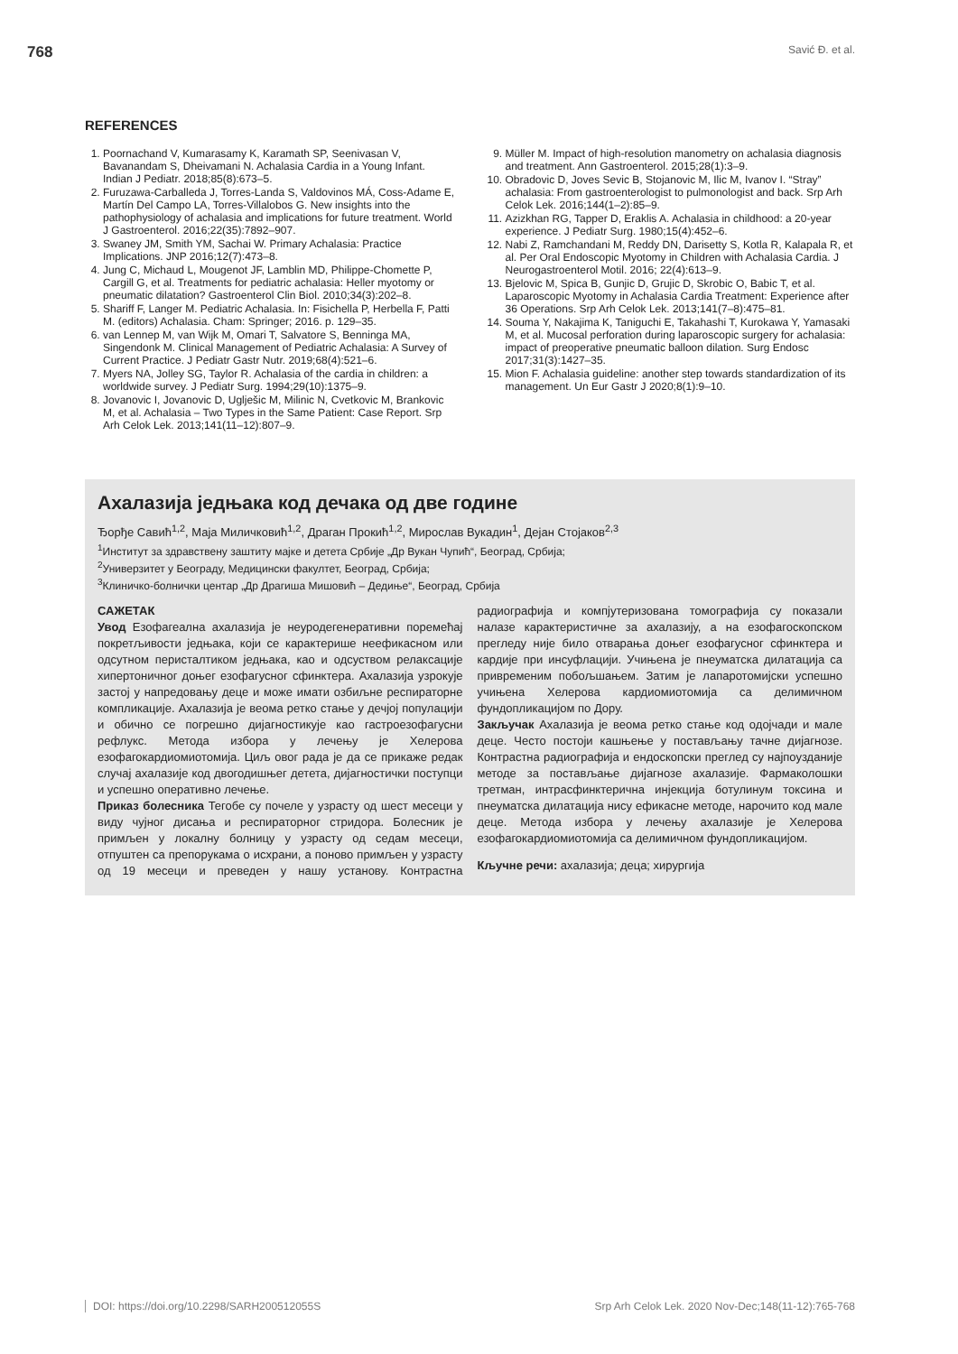768 Savić Đ. et al.
REFERENCES
1. Poornachand V, Kumarasamy K, Karamath SP, Seenivasan V, Bavanandam S, Dheivamani N. Achalasia Cardia in a Young Infant. Indian J Pediatr. 2018;85(8):673–5.
2. Furuzawa-Carballeda J, Torres-Landa S, Valdovinos MÁ, Coss-Adame E, Martín Del Campo LA, Torres-Villalobos G. New insights into the pathophysiology of achalasia and implications for future treatment. World J Gastroenterol. 2016;22(35):7892–907.
3. Swaney JM, Smith YM, Sachai W. Primary Achalasia: Practice Implications. JNP 2016;12(7):473–8.
4. Jung C, Michaud L, Mougenot JF, Lamblin MD, Philippe-Chomette P, Cargill G, et al. Treatments for pediatric achalasia: Heller myotomy or pneumatic dilatation? Gastroenterol Clin Biol. 2010;34(3):202–8.
5. Shariff F, Langer M. Pediatric Achalasia. In: Fisichella P, Herbella F, Patti M. (editors) Achalasia. Cham: Springer; 2016. p. 129–35.
6. van Lennep M, van Wijk M, Omari T, Salvatore S, Benninga MA, Singendonk M. Clinical Management of Pediatric Achalasia: A Survey of Current Practice. J Pediatr Gastr Nutr. 2019;68(4):521–6.
7. Myers NA, Jolley SG, Taylor R. Achalasia of the cardia in children: a worldwide survey. J Pediatr Surg. 1994;29(10):1375–9.
8. Jovanovic I, Jovanovic D, Uglješic M, Milinic N, Cvetkovic M, Brankovic M, et al. Achalasia – Two Types in the Same Patient: Case Report. Srp Arh Celok Lek. 2013;141(11–12):807–9.
9. Müller M. Impact of high-resolution manometry on achalasia diagnosis and treatment. Ann Gastroenterol. 2015;28(1):3–9.
10. Obradovic D, Joves Sevic B, Stojanovic M, Ilic M, Ivanov I. “Stray” achalasia: From gastroenterologist to pulmonologist and back. Srp Arh Celok Lek. 2016;144(1–2):85–9.
11. Azizkhan RG, Tapper D, Eraklis A. Achalasia in childhood: a 20-year experience. J Pediatr Surg. 1980;15(4):452–6.
12. Nabi Z, Ramchandani M, Reddy DN, Darisetty S, Kotla R, Kalapala R, et al. Per Oral Endoscopic Myotomy in Children with Achalasia Cardia. J Neurogastroenterol Motil. 2016; 22(4):613–9.
13. Bjelovic M, Spica B, Gunjic D, Grujic D, Skrobic O, Babic T, et al. Laparoscopic Myotomy in Achalasia Cardia Treatment: Experience after 36 Operations. Srp Arh Celok Lek. 2013;141(7–8):475–81.
14. Souma Y, Nakajima K, Taniguchi E, Takahashi T, Kurokawa Y, Yamasaki M, et al. Mucosal perforation during laparoscopic surgery for achalasia: impact of preoperative pneumatic balloon dilation. Surg Endosc 2017;31(3):1427–35.
15. Mion F. Achalasia guideline: another step towards standardization of its management. Un Eur Gastr J 2020;8(1):9–10.
Ахалазија једњака код дечака од две године
Ђорђе Савић<sup>1,2</sup>, Маја Миличковић<sup>1,2</sup>, Драган Прокић<sup>1,2</sup>, Мирослав Вукадин<sup>1</sup>, Дејан Стојаков<sup>2,3</sup>
<sup>1</sup> Институт за здравствену заштиту мајке и детета Србије „Др Вукан Чупић“, Београд, Србија;
<sup>2</sup> Универзитет у Београду, Медицински факултет, Београд, Србија;
<sup>3</sup> Клиничко-болнички центар „Др Драгиша Мишовић – Дедиње“, Београд, Србија
САЖЕТАК
Увод Езофагеална ахалазија је неуродегенеративни поремећај покретљивости једњака, који се карактерише неефикасном или одсутном перисталтиком једњака, као и одсуством релаксације хипертоничног доњег езофагусног сфинктера. Ахалазија узрокује застој у напредовању деце и може имати озбиљне респираторне компликације. Ахалазија је веома ретко стање у дечјој популацији и обично се погрешно дијагностикује као гастроезофагусни рефлукс. Метода избора у лечењу је Хелерова езофагокардиомиотомија. Циљ овог рада је да се прикаже редак случај ахалазије код двогодишњег детета, дијагностички поступци и успешно оперативно лечење.
Приказ болесника Тегобе су почеле у узрасту од шест месеци у виду чујног дисања и респираторног стридора. Болесник је примљен у локалну болницу у узрасту од седам месеци, отпуштен са препорукама о исхрани, а поново примљен у узрасту од 19 месеци и преведен у нашу установу. Контрастна радиографија и компјутеризована томографија су показали налазе карактеристичне за ахалазију, а на езофагоскопском прегледу није било отварања доњег езофагусног сфинктера и кардије при инсуфлацији. Учињена је пнеуматска дилатација са привременим побољшањем. Затим је лапаротомијски успешно учињена Хелерова кардиомиотомија са делимичном фундопликацијом по Дору.
Закључак Ахалазија је веома ретко стање код одојчади и мале деце. Често постоји кашњење у постављању тачне дијагнозе. Контрастна радиографија и ендоскопски преглед су најпоузданије методе за постављање дијагнозе ахалазије. Фармаколошки третман, интрасфинктерична инјекција ботулинум токсина и пнеуматска дилатација нису ефикасне методе, нарочито код мале деце. Метода избора у лечењу ахалазије је Хелерова езофагокардиомиотомија са делимичном фундопликацијом.
Кључне речи: ахалазија; деца; хирургија
DOI: https://doi.org/10.2298/SARH200512055S Srp Arh Celok Lek. 2020 Nov-Dec;148(11-12):765-768